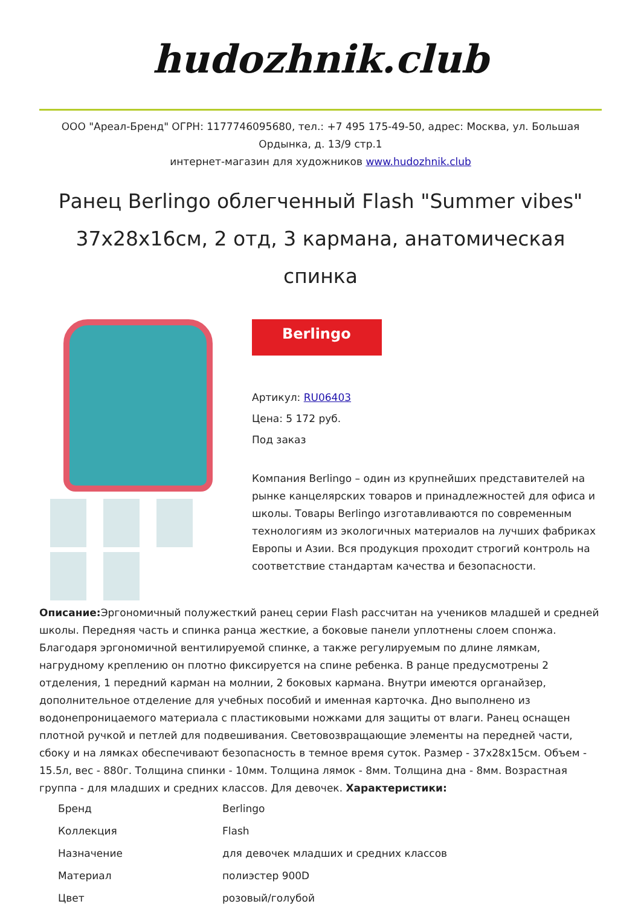hudozhnik.club
ООО "Ареал-Бренд" ОГРН: 1177746095680, тел.: +7 495 175-49-50, адрес: Москва, ул. Большая Ордынка, д. 13/9 стр.1
интернет-магазин для художников www.hudozhnik.club
Ранец Berlingo облегченный Flash "Summer vibes" 37х28х16см, 2 отд, 3 кармана, анатомическая спинка
Berlingo
Артикул: RU06403
Цена: 5 172 руб.
Под заказ
Компания Berlingo – один из крупнейших представителей на рынке канцелярских товаров и принадлежностей для офиса и школы. Товары Berlingo изготавливаются по современным технологиям из экологичных материалов на лучших фабриках Европы и Азии. Вся продукция проходит строгий контроль на соответствие стандартам качества и безопасности.
Описание: Эргономичный полужесткий ранец серии Flash рассчитан на учеников младшей и средней школы. Передняя часть и спинка ранца жесткие, а боковые панели уплотнены слоем спонжа. Благодаря эргономичной вентилируемой спинке, а также регулируемым по длине лямкам, нагрудному креплению он плотно фиксируется на спине ребенка. В ранце предусмотрены 2 отделения, 1 передний карман на молнии, 2 боковых кармана. Внутри имеются органайзер, дополнительное отделение для учебных пособий и именная карточка. Дно выполнено из водонепроницаемого материала с пластиковыми ножками для защиты от влаги. Ранец оснащен плотной ручкой и петлей для подвешивания. Световозвращающие элементы на передней части, сбоку и на лямках обеспечивают безопасность в темное время суток. Размер - 37х28х15см. Объем - 15.5л, вес - 880г. Толщина спинки - 10мм. Толщина лямок - 8мм. Толщина дна - 8мм. Возрастная группа - для младших и средних классов. Для девочек. Характеристики:
| Бренд | Berlingo |
| Коллекция | Flash |
| Назначение | для девочек младших и средних классов |
| Материал | полиэстер 900D |
| Цвет | розовый/голубой |